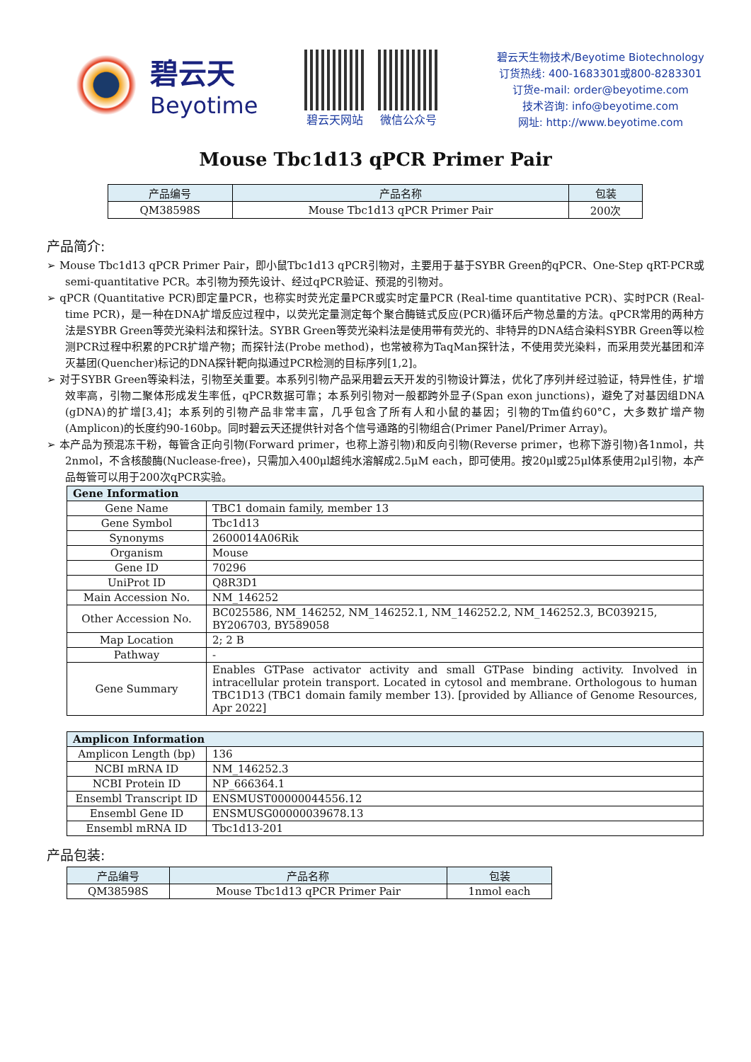碧云天
Beyotime
碧云天网站 微信公众号
碧云天生物技术/Beyotime Biotechnology
订货热线: 400-1683301或800-8283301
订货e-mail: order@beyotime.com
技术咨询: info@beyotime.com
网址: http://www.beyotime.com
Mouse Tbc1d13 qPCR Primer Pair
| 产品编号 | 产品名称 | 包装 |
| --- | --- | --- |
| QM38598S | Mouse Tbc1d13 qPCR Primer Pair | 200次 |
产品简介:
➢ Mouse Tbc1d13 qPCR Primer Pair，即小鼠Tbc1d13 qPCR引物对，主要用于基于SYBR Green的qPCR、One-Step qRT-PCR或semi-quantitative PCR。本引物为预先设计、经过qPCR验证、预混的引物对。
➢ qPCR (Quantitative PCR)即定量PCR，也称实时荧光定量PCR或实时定量PCR (Real-time quantitative PCR)、实时PCR (Real-time PCR)，是一种在DNA扩增反应过程中，以荧光定量测定每个聚合酶链式反应(PCR)循环后产物总量的方法。qPCR常用的两种方法是SYBR Green等荧光染料法和探针法。SYBR Green等荧光染料法是使用带有荧光的、非特异的DNA结合染料SYBR Green等以检测PCR过程中积累的PCR扩增产物；而探针法(Probe method)，也常被称为TaqMan探针法，不使用荧光染料，而采用荧光基团和淬灭基团(Quencher)标记的DNA探针靶向拟通过PCR检测的目标序列[1,2]。
➢ 对于SYBR Green等染料法，引物至关重要。本系列引物产品采用碧云天开发的引物设计算法，优化了序列并经过验证，特异性佳，扩增效率高，引物二聚体形成发生率低，qPCR数据可靠；本系列引物对一般都跨外显子(Span exon junctions)，避免了对基因组DNA (gDNA)的扩增[3,4]；本系列的引物产品非常丰富，几乎包含了所有人和小鼠的基因；引物的Tm值约60°C，大多数扩增产物(Amplicon)的长度约90-160bp。同时碧云天还提供针对各个信号通路的引物组合(Primer Panel/Primer Array)。
➢ 本产品为预混冻干粉，每管含正向引物(Forward primer，也称上游引物)和反向引物(Reverse primer，也称下游引物)各1nmol，共2nmol，不含核酸酶(Nuclease-free)，只需加入400μl超纯水溶解成2.5μM each，即可使用。按20μl或25μl体系使用2μl引物，本产品每管可以用于200次qPCR实验。
| Gene Information | |
| --- | --- |
| Gene Name | TBC1 domain family, member 13 |
| Gene Symbol | Tbc1d13 |
| Synonyms | 2600014A06Rik |
| Organism | Mouse |
| Gene ID | 70296 |
| UniProt ID | Q8R3D1 |
| Main Accession No. | NM_146252 |
| Other Accession No. | BC025586, NM_146252, NM_146252.1, NM_146252.2, NM_146252.3, BC039215, BY206703, BY589058 |
| Map Location | 2; 2 B |
| Pathway | - |
| Gene Summary | Enables GTPase activator activity and small GTPase binding activity. Involved in intracellular protein transport. Located in cytosol and membrane. Orthologous to human TBC1D13 (TBC1 domain family member 13). [provided by Alliance of Genome Resources, Apr 2022] |
| Amplicon Information | |
| --- | --- |
| Amplicon Length (bp) | 136 |
| NCBI mRNA ID | NM_146252.3 |
| NCBI Protein ID | NP_666364.1 |
| Ensembl Transcript ID | ENSMUST00000044556.12 |
| Ensembl Gene ID | ENSMUSG00000039678.13 |
| Ensembl mRNA ID | Tbc1d13-201 |
产品包装:
| 产品编号 | 产品名称 | 包装 |
| --- | --- | --- |
| QM38598S | Mouse Tbc1d13 qPCR Primer Pair | 1nmol each |